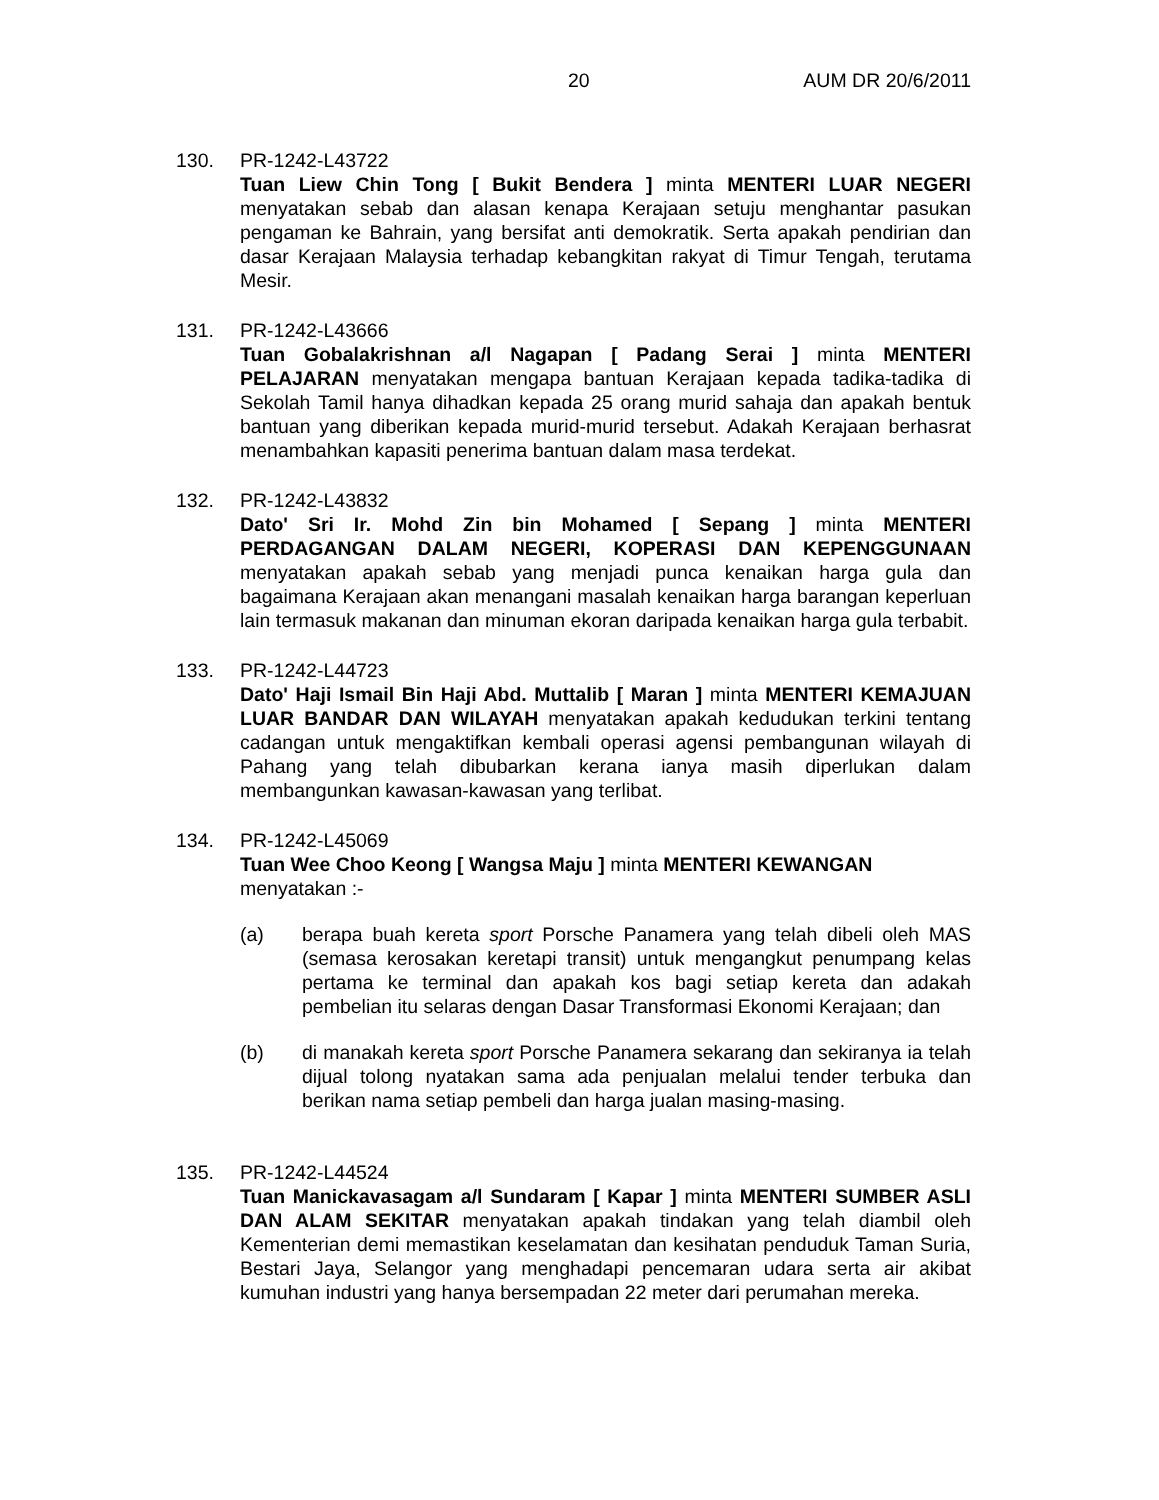20 AUM DR 20/6/2011
130. PR-1242-L43722
Tuan Liew Chin Tong [ Bukit Bendera ] minta MENTERI LUAR NEGERI menyatakan sebab dan alasan kenapa Kerajaan setuju menghantar pasukan pengaman ke Bahrain, yang bersifat anti demokratik. Serta apakah pendirian dan dasar Kerajaan Malaysia terhadap kebangkitan rakyat di Timur Tengah, terutama Mesir.
131. PR-1242-L43666
Tuan Gobalakrishnan a/l Nagapan [ Padang Serai ] minta MENTERI PELAJARAN menyatakan mengapa bantuan Kerajaan kepada tadika-tadika di Sekolah Tamil hanya dihadkan kepada 25 orang murid sahaja dan apakah bentuk bantuan yang diberikan kepada murid-murid tersebut. Adakah Kerajaan berhasrat menambahkan kapasiti penerima bantuan dalam masa terdekat.
132. PR-1242-L43832
Dato' Sri Ir. Mohd Zin bin Mohamed [ Sepang ] minta MENTERI PERDAGANGAN DALAM NEGERI, KOPERASI DAN KEPENGGUNAAN menyatakan apakah sebab yang menjadi punca kenaikan harga gula dan bagaimana Kerajaan akan menangani masalah kenaikan harga barangan keperluan lain termasuk makanan dan minuman ekoran daripada kenaikan harga gula terbabit.
133. PR-1242-L44723
Dato' Haji Ismail Bin Haji Abd. Muttalib [ Maran ] minta MENTERI KEMAJUAN LUAR BANDAR DAN WILAYAH menyatakan apakah kedudukan terkini tentang cadangan untuk mengaktifkan kembali operasi agensi pembangunan wilayah di Pahang yang telah dibubarkan kerana ianya masih diperlukan dalam membangunkan kawasan-kawasan yang terlibat.
134. PR-1242-L45069
Tuan Wee Choo Keong [ Wangsa Maju ] minta MENTERI KEWANGAN menyatakan :-
(a) berapa buah kereta sport Porsche Panamera yang telah dibeli oleh MAS (semasa kerosakan keretapi transit) untuk mengangkut penumpang kelas pertama ke terminal dan apakah kos bagi setiap kereta dan adakah pembelian itu selaras dengan Dasar Transformasi Ekonomi Kerajaan; dan
(b) di manakah kereta sport Porsche Panamera sekarang dan sekiranya ia telah dijual tolong nyatakan sama ada penjualan melalui tender terbuka dan berikan nama setiap pembeli dan harga jualan masing-masing.
135. PR-1242-L44524
Tuan Manickavasagam a/l Sundaram [ Kapar ] minta MENTERI SUMBER ASLI DAN ALAM SEKITAR menyatakan apakah tindakan yang telah diambil oleh Kementerian demi memastikan keselamatan dan kesihatan penduduk Taman Suria, Bestari Jaya, Selangor yang menghadapi pencemaran udara serta air akibat kumuhan industri yang hanya bersempadan 22 meter dari perumahan mereka.